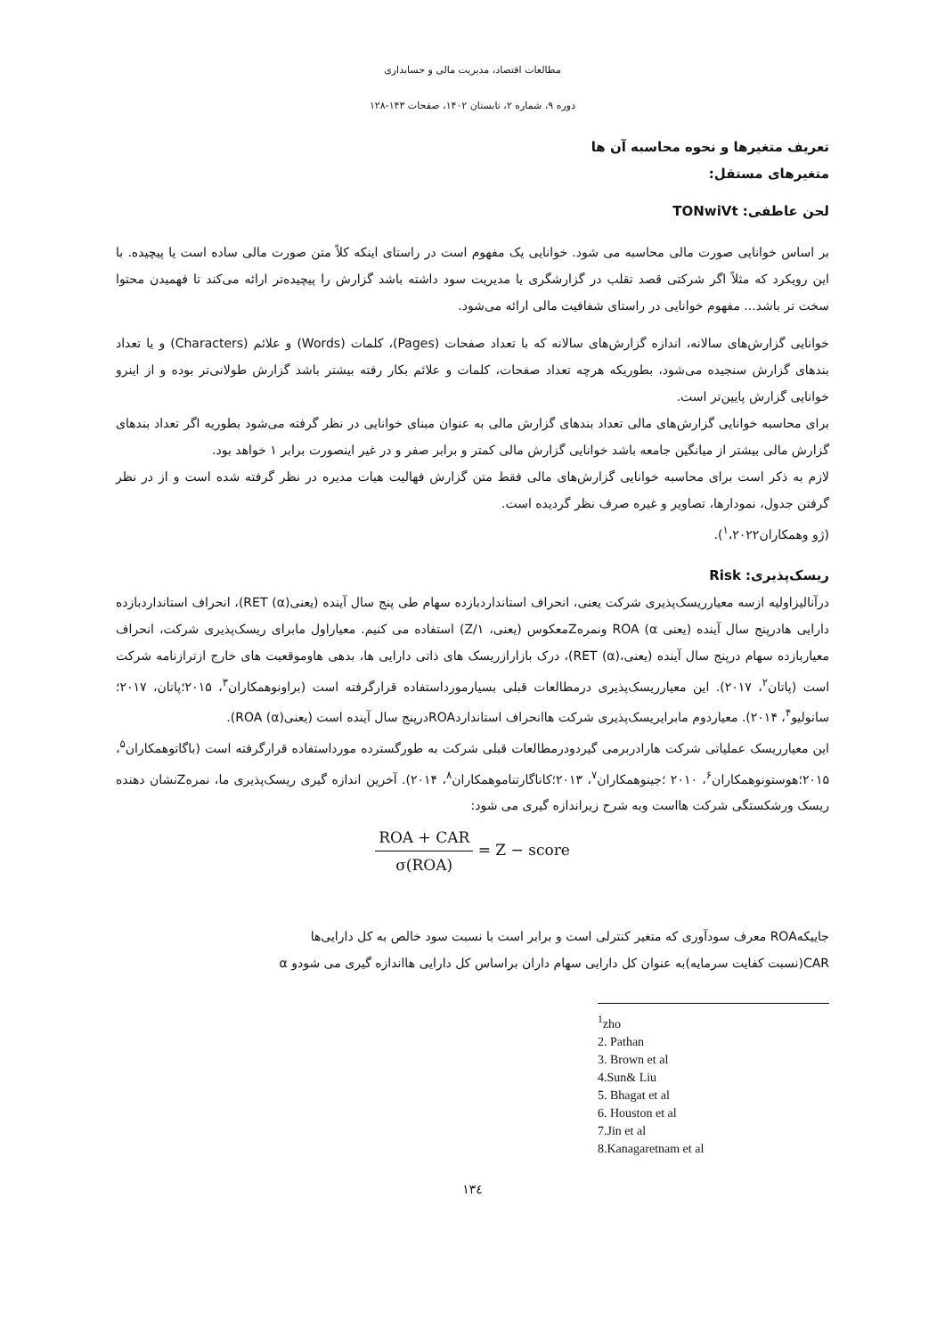مطالعات اقتصاد، مدیریت مالی و حسابداری
دوره ۹، شماره ۲، تابستان ۱۴۰۲، صفحات ۱۴۳-۱۲۸
تعریف متغیرها و نحوه محاسبه آن ها
متغیرهای مستقل:
لحن عاطفی: TONwiVt
بر اساس خوانایی صورت مالی محاسبه می شود. خوانایی یک مفهوم است در راستای اینکه کلاً متن صورت مالی ساده است یا پیچیده. با این رویکرد که مثلاً اگر شرکتی قصد تقلب در گزارشگری یا مدیریت سود داشته باشد گزارش را پیچیده‌تر ارائه می‌کند تا فهمیدن محتوا سخت تر باشد... مفهوم خوانایی در راستای شفافیت مالی ارائه می‌شود.
خوانایی گزارش‌های سالانه، اندازه گزارش‌های سالانه که با تعداد صفحات (Pages)، کلمات (Words) و علائم (Characters) و یا تعداد بندهای گزارش سنجیده می‌شود، بطوریکه هرچه تعداد صفحات، کلمات و علائم بکار رفته بیشتر باشد گزارش طولانی‌تر بوده و از اینرو خوانایی گزارش پایین‌تر است.
برای محاسبه خوانایی گزارش‌های مالی تعداد بندهای گزارش مالی به عنوان مبنای خوانایی در نظر گرفته می‌شود بطوریه اگر تعداد بندهای گزارش مالی بیشتر از میانگین جامعه باشد خوانایی گزارش مالی کمتر و برابر صفر و در غیر اینصورت برابر ۱ خواهد بود.
لازم به ذکر است برای محاسبه خوانایی گزارش‌های مالی فقط متن گزارش فهالیت هیات مدیره در نظر گرفته شده است و از در نظر گرفتن جدول، نمودارها، تصاویر و غیره صرف نظر گردیده است.
(ژو وهمکاران<sup>۱</sup>،۲۰۲۲).
ریسک‌پذیری: Risk
درآنالیزاولیه ازسه معیارریسک‌پذیری شرکت یعنی، انحراف استانداردبازده سهام طی پنج سال آینده (یعنیRET (α))، انحراف استانداردبازده دارایی هادرپنج سال آینده (یعنی ROA (α ونمرهZمعکوس (یعنی، ۱/Z) استفاده می کنیم. معیاراول مابرای ریسک‌پذیری شرکت، انحراف معیاربازده سهام درپنج سال آینده (یعنی،RET (α))، درک بازارازریسک های ذاتی دارایی ها، بدهی هاوموقعیت های خارج ازترازنامه شرکت است (پاتان<sup>۲</sup>، ۲۰۱۷). این معیارریسک‌پذیری درمطالعات قبلی بسیارمورداستفاده قرارگرفته است (براونوهمکاران<sup>۳</sup>، ۲۰۱۵؛پاتان، ۲۰۱۷؛سانولیو<sup>۴</sup>، ۲۰۱۴). معیاردوم مابرایریسک‌پذیری شرکت هاانحراف استانداردROAدرپنج سال آینده است (یعنیROA (α)).
این معیارریسک عملیاتی شرکت هارادربرمی گیردودرمطالعات قبلی شرکت به طورگسترده مورداستفاده قرارگرفته است (باگاتوهمکاران<sup>۵</sup>، ۲۰۱۵؛هوستونوهمکاران<sup>۶</sup>، ۲۰۱۰ ؛جینوهمکاران<sup>۷</sup>، ۲۰۱۳؛کاناگارتناموهمکاران<sup>۸</sup>، ۲۰۱۴). آخرین اندازه گیری ریسک‌پذیری ما، نمرهZنشان دهنده ریسک ورشکستگی شرکت هااست وبه شرح زیراندازه گیری می شود:
ROA + CAR σ(ROA) = Z − score
جاییکهROA معرف سودآوری که متغیر کنترلی است و برابر است با نسبت سود خالص به کل دارایی‌ها
CAR(نسبت کفایت سرمایه)به عنوان کل دارایی سهام داران براساس کل دارایی هااندازه گیری می شودو α
<sup>1</sup> zho
2. Pathan
3. Brown et al
4.Sun& Liu
5. Bhagat et al
6. Houston et al
7.Jin et al
8.Kanagaretnam et al
۱۳٤